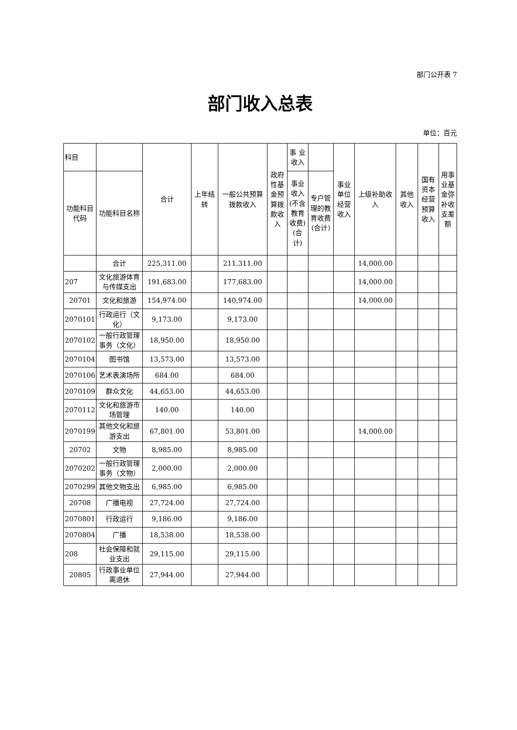部门公开表 7
部门收入总表
单位：百元
| 科目 | | 合计 | 上年结转 | 一般公共预算拨款收入 | 政府性基金预算拨款收入 | 事 业收入 | | 事业单位经营收入 | 上级补助收入 | 其他收入 | 国有资本经营预算收入 | 用事业基金弥补收支差额 |
| --- | --- | --- | --- | --- | --- | --- | --- | --- | --- | --- | --- | --- |
| 功能科目代码 | 功能科目名称 | | | | | 事业收入(不含教育收费)(合计) | 专户管理的教育收费(合计) | | | | | |
| | 合计 | 225,311.00 | | 211,311.00 | | | | | 14,000.00 | | | |
| 207 | 文化旅游体育与传媒支出 | 191,683.00 | | 177,683.00 | | | | | 14,000.00 | | | |
| 20701 | 文化和旅游 | 154,974.00 | | 140,974.00 | | | | | 14,000.00 | | | |
| 2070101 | 行政运行（文化） | 9,173.00 | | 9,173.00 | | | | | | | | |
| 2070102 | 一般行政管理事务（文化） | 18,950.00 | | 18,950.00 | | | | | | | | |
| 2070104 | 图书馆 | 13,573.00 | | 13,573.00 | | | | | | | | |
| 2070106 | 艺术表演场所 | 684.00 | | 684.00 | | | | | | | | |
| 2070109 | 群众文化 | 44,653.00 | | 44,653.00 | | | | | | | | |
| 2070112 | 文化和旅游市场管理 | 140.00 | | 140.00 | | | | | | | | |
| 2070199 | 其他文化和旅游支出 | 67,801.00 | | 53,801.00 | | | | | 14,000.00 | | | |
| 20702 | 文物 | 8,985.00 | | 8,985.00 | | | | | | | | |
| 2070202 | 一般行政管理事务（文物） | 2,000.00 | | 2,000.00 | | | | | | | | |
| 2070299 | 其他文物支出 | 6,985.00 | | 6,985.00 | | | | | | | | |
| 20708 | 广播电视 | 27,724.00 | | 27,724.00 | | | | | | | | |
| 2070801 | 行政运行 | 9,186.00 | | 9,186.00 | | | | | | | | |
| 2070804 | 广播 | 18,538.00 | | 18,538.00 | | | | | | | | |
| 208 | 社会保障和就业支出 | 29,115.00 | | 29,115.00 | | | | | | | | |
| 20805 | 行政事业单位离退休 | 27,944.00 | | 27,944.00 | | | | | | | | |